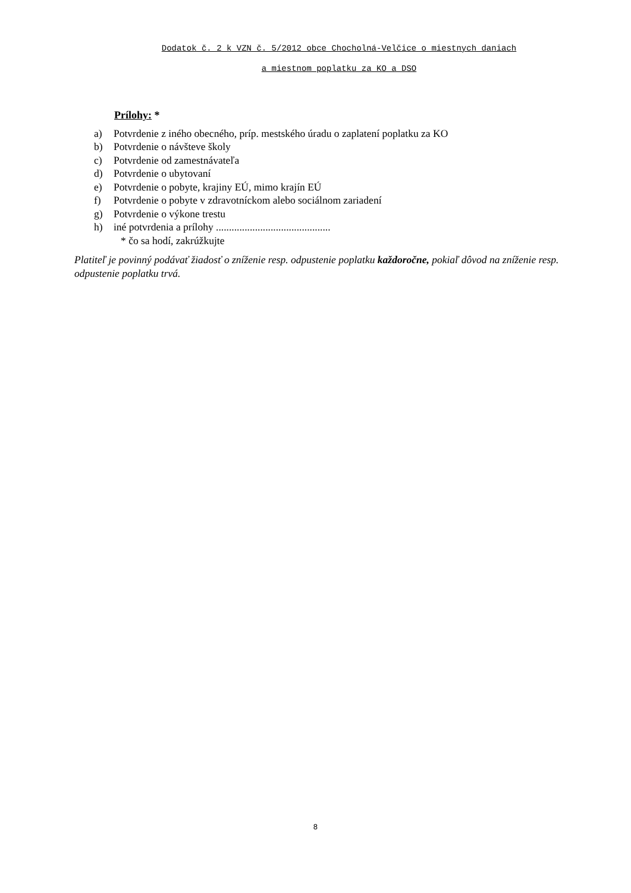Dodatok č. 2 k VZN č. 5/2012 obce Chocholná-Velčice o miestnych daniach
a miestnom poplatku za KO a DSO
Prílohy: *
a) Potvrdenie z iného obecného, príp. mestského úradu o zaplatení poplatku za KO
b) Potvrdenie o návšteve školy
c) Potvrdenie od zamestnávateľa
d) Potvrdenie o ubytovaní
e) Potvrdenie o pobyte, krajiny EÚ, mimo krajín EÚ
f) Potvrdenie o pobyte v zdravotníckom alebo sociálnom zariadení
g) Potvrdenie o výkone trestu
h) iné potvrdenia a prílohy ............................................
* čo sa hodí, zakrúžkujte
Platiteľ je povinný podávať žiadosť o zníženie resp. odpustenie poplatku každoročne, pokiaľ dôvod na zníženie resp. odpustenie poplatku trvá.
8